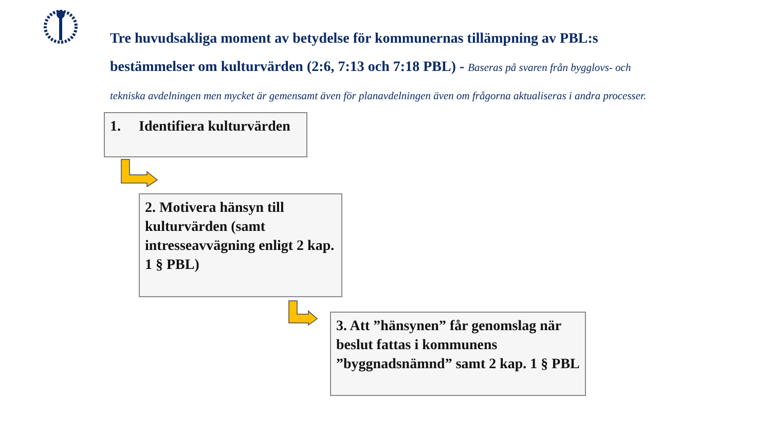Tre huvudsakliga moment av betydelse för kommunernas tillämpning av PBL:s bestämmelser om kulturvärden (2:6, 7:13 och 7:18 PBL) - Baseras på svaren från bygglovs- och tekniska avdelningen men mycket är gemensamt även för planavdelningen även om frågorna aktualiseras i andra processer.
1. Identifiera kulturvärden
2. Motivera hänsyn till kulturvärden (samt intresseavvägning enligt 2 kap. 1 § PBL)
3. Att ”hänsynen” får genomslag när beslut fattas i kommunens ”byggnadsnämnd” samt 2 kap. 1 § PBL